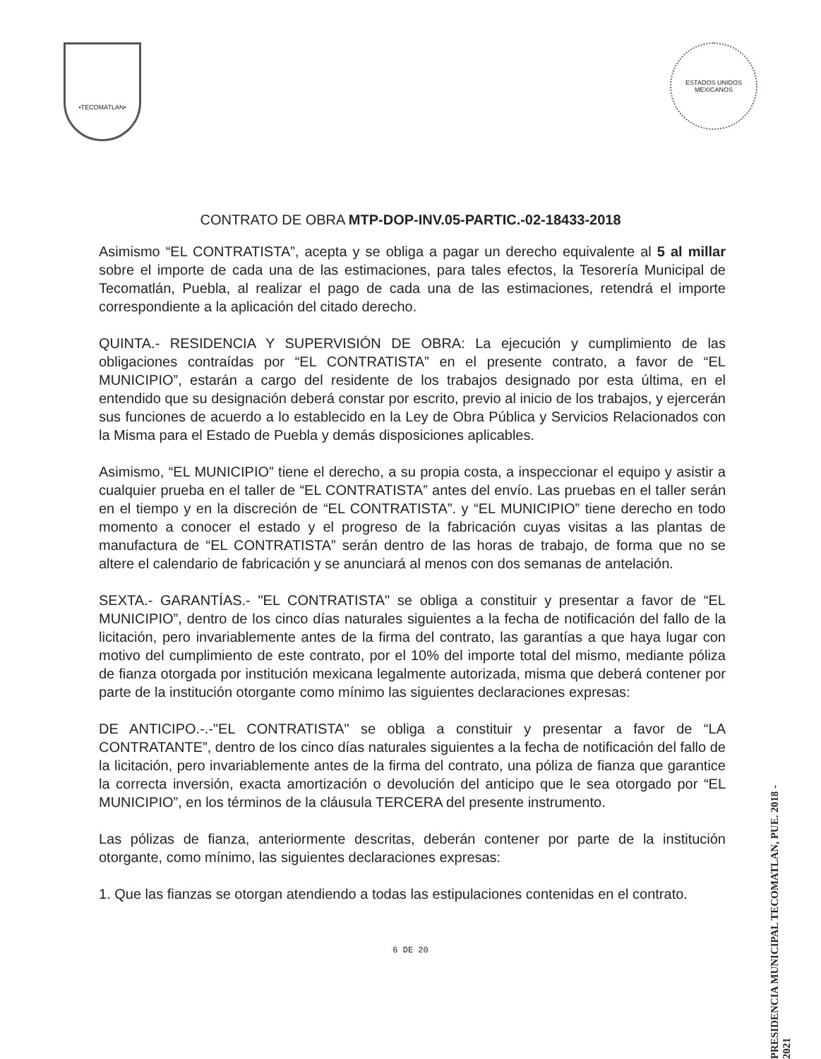•TECOMATLAN•
ESTADOS UNIDOS MEXICANOS
CONTRATO DE OBRA MTP-DOP-INV.05-PARTIC.-02-18433-2018
Asimismo “EL CONTRATISTA”, acepta y se obliga a pagar un derecho equivalente al 5 al millar sobre el importe de cada una de las estimaciones, para tales efectos, la Tesorería Municipal de Tecomatlán, Puebla, al realizar el pago de cada una de las estimaciones, retendrá el importe correspondiente a la aplicación del citado derecho.
QUINTA.- RESIDENCIA Y SUPERVISIÓN DE OBRA: La ejecución y cumplimiento de las obligaciones contraídas por “EL CONTRATISTA” en el presente contrato, a favor de “EL MUNICIPIO”, estarán a cargo del residente de los trabajos designado por esta última, en el entendido que su designación deberá constar por escrito, previo al inicio de los trabajos, y ejercerán sus funciones de acuerdo a lo establecido en la Ley de Obra Pública y Servicios Relacionados con la Misma para el Estado de Puebla y demás disposiciones aplicables.
Asimismo, “EL MUNICIPIO” tiene el derecho, a su propia costa, a inspeccionar el equipo y asistir a cualquier prueba en el taller de “EL CONTRATISTA” antes del envío. Las pruebas en el taller serán en el tiempo y en la discreción de “EL CONTRATISTA”. y “EL MUNICIPIO” tiene derecho en todo momento a conocer el estado y el progreso de la fabricación cuyas visitas a las plantas de manufactura de “EL CONTRATISTA” serán dentro de las horas de trabajo, de forma que no se altere el calendario de fabricación y se anunciará al menos con dos semanas de antelación.
SEXTA.- GARANTÍAS.- "EL CONTRATISTA" se obliga a constituir y presentar a favor de “EL MUNICIPIO”, dentro de los cinco días naturales siguientes a la fecha de notificación del fallo de la licitación, pero invariablemente antes de la firma del contrato, las garantías a que haya lugar con motivo del cumplimiento de este contrato, por el 10% del importe total del mismo, mediante póliza de fianza otorgada por institución mexicana legalmente autorizada, misma que deberá contener por parte de la institución otorgante como mínimo las siguientes declaraciones expresas:
DE ANTICIPO.-.-"EL CONTRATISTA" se obliga a constituir y presentar a favor de “LA CONTRATANTE”, dentro de los cinco días naturales siguientes a la fecha de notificación del fallo de la licitación, pero invariablemente antes de la firma del contrato, una póliza de fianza que garantice la correcta inversión, exacta amortización o devolución del anticipo que le sea otorgado por “EL MUNICIPIO”, en los términos de la cláusula TERCERA del presente instrumento.
Las pólizas de fianza, anteriormente descritas, deberán contener por parte de la institución otorgante, como mínimo, las siguientes declaraciones expresas:
1. Que las fianzas se otorgan atendiendo a todas las estipulaciones contenidas en el contrato.
6 DE 20
PRESIDENCIA MUNICIPAL TECOMATLAN, PUE. 2018 - 2021